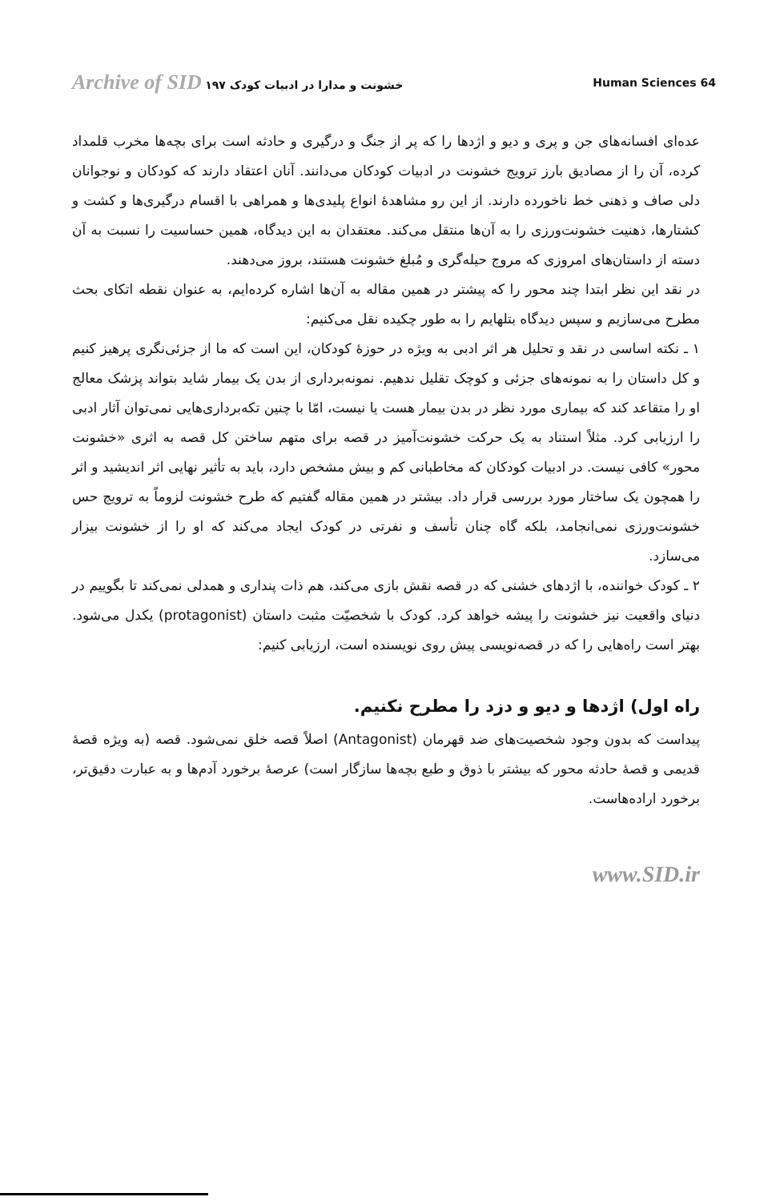Archive of SID خشونت و مدارا در ادبیات کودک ۱۹۷
Human Sciences 64
عده‌ای افسانه‌های جن و پری و دیو و اژدها را که پر از جنگ و درگیری و حادثه است برای بچه‌ها مخرب قلمداد کرده، آن را از مصادیق بارز ترویج خشونت در ادبیات کودکان می‌دانند. آنان اعتقاد دارند که کودکان و نوجوانان دلی صاف و ذهنی خط ناخورده دارند. از این رو مشاهدهٔ انواع پلیدی‌ها و همراهی با اقسام درگیری‌ها و کشت و کشتارها، ذهنیت خشونت‌ورزی را به آن‌ها منتقل می‌کند. معتقدان به این دیدگاه، همین حساسیت را نسبت به آن دسته از داستان‌های امروزی که مروج حیله‌گری و مُبلغ خشونت هستند، بروز می‌دهند.
در نقد این نظر ابتدا چند محور را که پیشتر در همین مقاله به آن‌ها اشاره کرده‌ایم، به عنوان نقطه اتکای بحث مطرح می‌سازیم و سپس دیدگاه بتلهایم را به طور چکیده نقل می‌کنیم:
۱ ـ نکته اساسی در نقد و تحلیل هر اثر ادبی به ویژه در حوزهٔ کودکان، این است که ما از جزئی‌نگری پرهیز کنیم و کل داستان را به نمونه‌های جزئی و کوچک تقلیل ندهیم. نمونه‌برداری از بدن یک بیمار شاید بتواند پزشک معالج او را متقاعد کند که بیماری مورد نظر در بدن بیمار هست یا نیست، امّا با چنین تکه‌برداری‌هایی نمی‌توان آثار ادبی را ارزیابی کرد. مثلاً استناد به یک حرکت خشونت‌آمیز در قصه برای متهم ساختن کل قصه به اثری «خشونت محور» کافی نیست. در ادبیات کودکان که مخاطبانی کم و بیش مشخص دارد، باید به تأثیر نهایی اثر اندیشید و اثر را همچون یک ساختار مورد بررسی قرار داد. بیشتر در همین مقاله گفتیم که طرح خشونت لزوماً به ترویج حس خشونت‌ورزی نمی‌انجامد، بلکه گاه چنان تأسف و نفرتی در کودک ایجاد می‌کند که او را از خشونت بیزار می‌سازد.
۲ ـ کودک خواننده، با اژدهای خشنی که در قصه نقش بازی می‌کند، هم ذات پنداری و همدلی نمی‌کند تا بگوییم در دنیای واقعیت نیز خشونت را پیشه خواهد کرد. کودک با شخصیّت مثبت داستان (protagonist) یکدل می‌شود. بهتر است راه‌هایی را که در قصه‌نویسی پیش روی نویسنده است، ارزیابی کنیم:
راه اول) اژدها و دیو و دزد را مطرح نکنیم.
پیداست که بدون وجود شخصیت‌های ضد قهرمان (Antagonist) اصلاً قصه خلق نمی‌شود. قصه (به ویژه قصهٔ قدیمی و قصهٔ حادثه محور که بیشتر با ذوق و طبع بچه‌ها سازگار است) عرصهٔ برخورد آدم‌ها و به عبارت دقیق‌تر، برخورد اراده‌هاست.
www.SID.ir